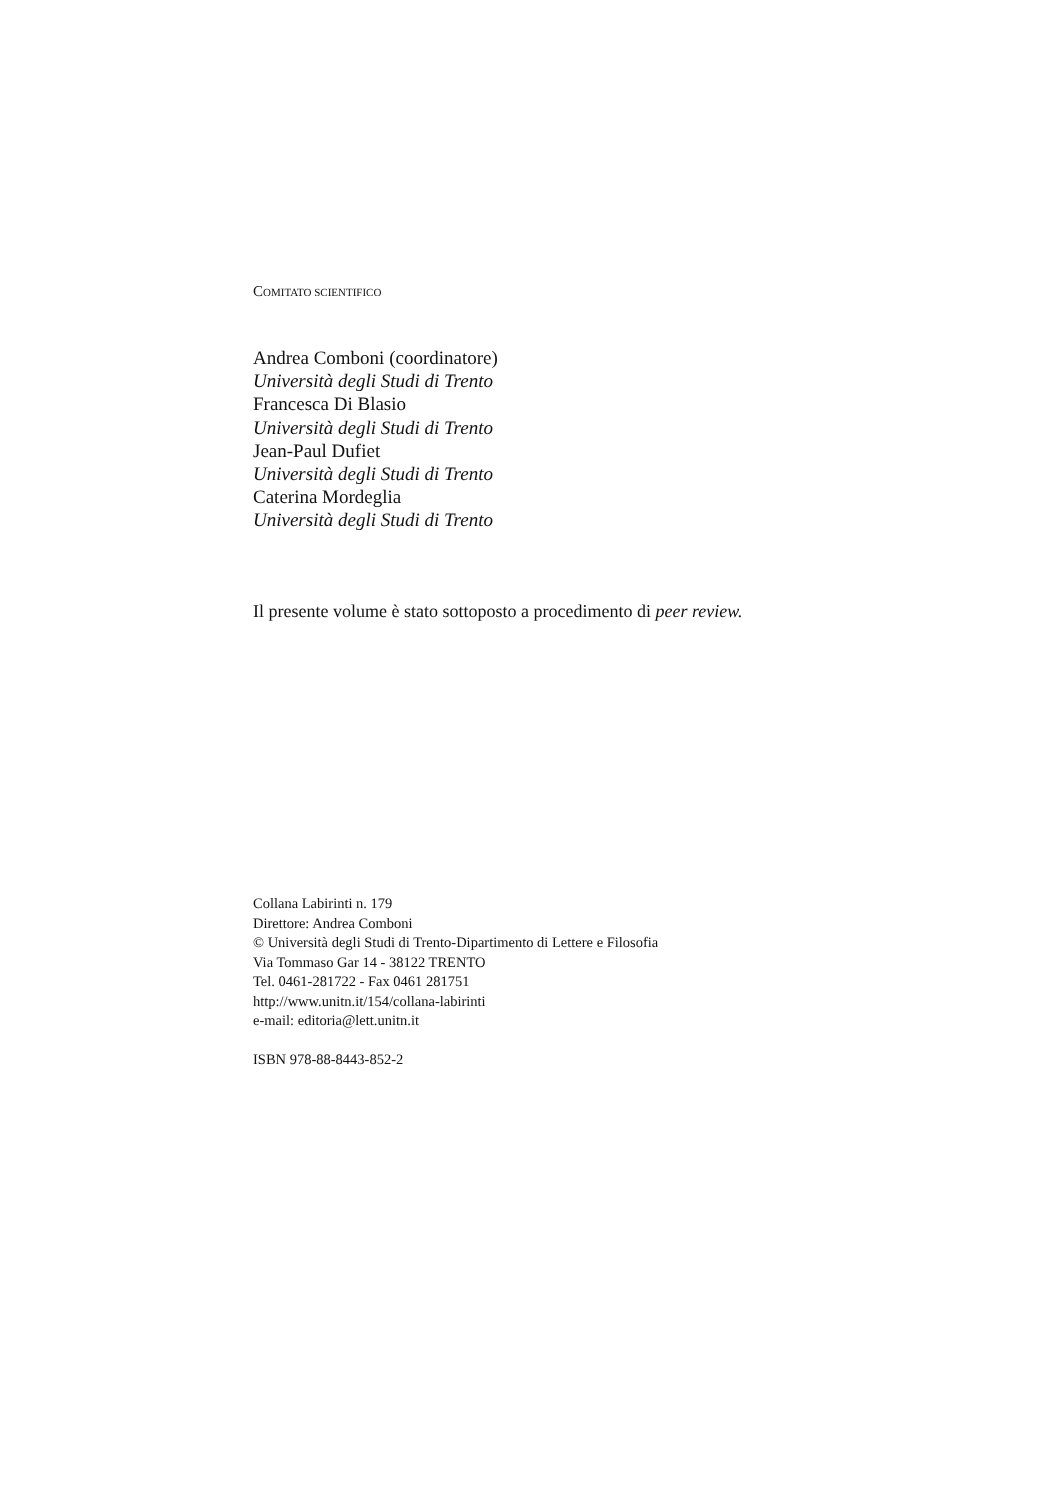COMITATO SCIENTIFICO
Andrea Comboni (coordinatore)
Università degli Studi di Trento
Francesca Di Blasio
Università degli Studi di Trento
Jean-Paul Dufiet
Università degli Studi di Trento
Caterina Mordeglia
Università degli Studi di Trento
Il presente volume è stato sottoposto a procedimento di peer review.
Collana Labirinti n. 179
Direttore: Andrea Comboni
© Università degli Studi di Trento-Dipartimento di Lettere e Filosofia
Via Tommaso Gar 14 - 38122 TRENTO
Tel. 0461-281722 - Fax 0461 281751
http://www.unitn.it/154/collana-labirinti
e-mail: editoria@lett.unitn.it
ISBN 978-88-8443-852-2